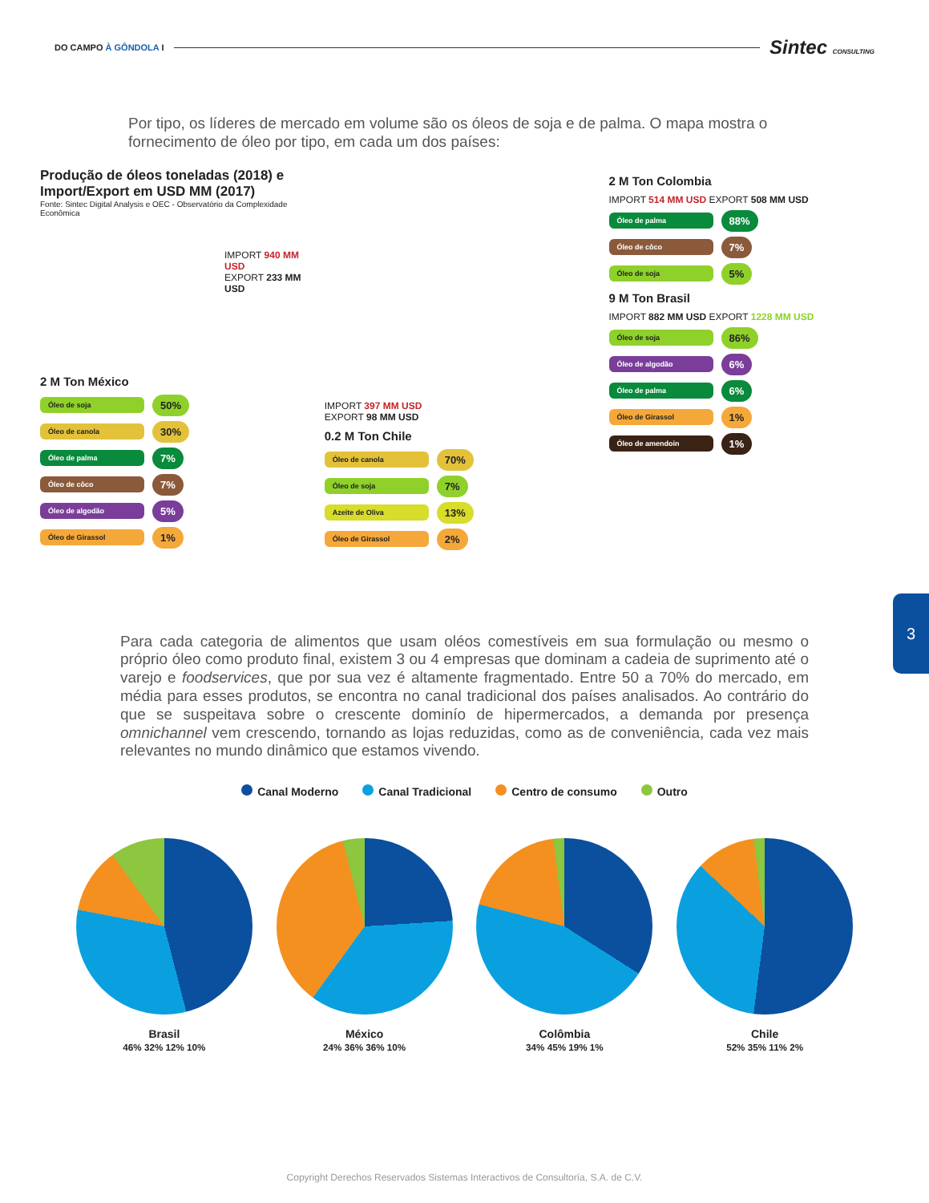DO CAMPO À GÔNDOLA I Sintec CONSULTING
Por tipo, os líderes de mercado em volume são os óleos de soja e de palma. O mapa mostra o fornecimento de óleo por tipo, em cada um dos países:
Produção de óleos toneladas (2018) e Import/Export em USD MM (2017)
Fonte: Sintec Digital Analysis e OEC - Observatório da Complexidade Econômica
IMPORT 940 MM USD
EXPORT 233 MM USD
2 M Ton México
Óleo de soja 50%
Óleo de canola 30%
Óleo de palma 7%
Óleo de côco 7%
Óleo de algodão 5%
Óleo de Girassol 1%
IMPORT 397 MM USD
EXPORT 98 MM USD
0.2 M Ton Chile
Óleo de canola 70%
Óleo de soja 7%
Azeite de Oliva 13%
Óleo de Girassol 2%
2 M Ton Colombia
IMPORT 514 MM USD EXPORT 508 MM USD
Óleo de palma 88%
Óleo de côco 7%
Óleo de soja 5%
9 M Ton Brasil
IMPORT 882 MM USD EXPORT 1228 MM USD
Óleo de soja 86%
Óleo de algodão 6%
Óleo de palma 6%
Óleo de Girassol 1%
Óleo de amendoin 1%
Para cada categoria de alimentos que usam oléos comestíveis em sua formulação ou mesmo o próprio óleo como produto final, existem 3 ou 4 empresas que dominam a cadeia de suprimento até o varejo e foodservices, que por sua vez é altamente fragmentado. Entre 50 a 70% do mercado, em média para esses produtos, se encontra no canal tradicional dos países analisados. Ao contrário do que se suspeitava sobre o crescente dominío de hipermercados, a demanda por presença omnichannel vem crescendo, tornando as lojas reduzidas, como as de conveniência, cada vez mais relevantes no mundo dinâmico que estamos vivendo.
Canal Moderno Canal Tradicional Centro de consumo Outro
Brasil
46% 32% 12% 10%
México
24% 36% 36% 10%
Colômbia
34% 45% 19% 1%
Chile
52% 35% 11% 2%
3
Copyright Derechos Reservados Sistemas Interactivos de Consultoría, S.A. de C.V.